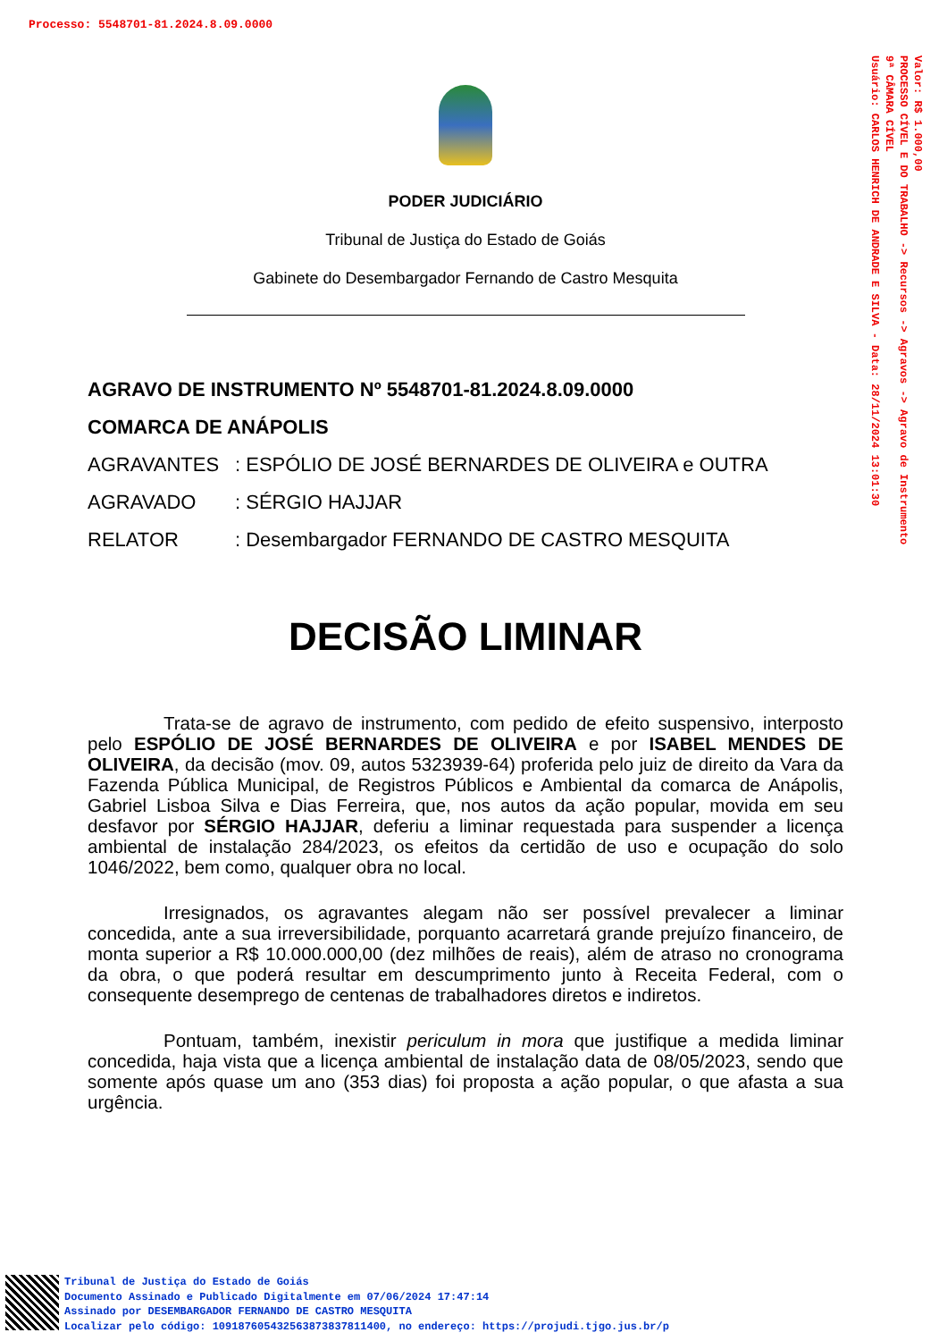Processo: 5548701-81.2024.8.09.0000
Valor: R$ 1.000,00
PROCESSO CÍVEL E DO TRABALHO -> Recursos -> Agravos -> Agravo de Instrumento
9ª CÂMARA CÍVEL
Usuário: CARLOS HENRICH DE ANDRADE E SILVA - Data: 28/11/2024 13:01:30
PODER JUDICIÁRIO
Tribunal de Justiça do Estado de Goiás
Gabinete do Desembargador Fernando de Castro Mesquita
AGRAVO DE INSTRUMENTO Nº 5548701-81.2024.8.09.0000
COMARCA DE ANÁPOLIS
AGRAVANTES : ESPÓLIO DE JOSÉ BERNARDES DE OLIVEIRA e OUTRA
AGRAVADO : SÉRGIO HAJJAR
RELATOR : Desembargador FERNANDO DE CASTRO MESQUITA
DECISÃO LIMINAR
Trata-se de agravo de instrumento, com pedido de efeito suspensivo, interposto pelo ESPÓLIO DE JOSÉ BERNARDES DE OLIVEIRA e por ISABEL MENDES DE OLIVEIRA, da decisão (mov. 09, autos 5323939-64) proferida pelo juiz de direito da Vara da Fazenda Pública Municipal, de Registros Públicos e Ambiental da comarca de Anápolis, Gabriel Lisboa Silva e Dias Ferreira, que, nos autos da ação popular, movida em seu desfavor por SÉRGIO HAJJAR, deferiu a liminar requestada para suspender a licença ambiental de instalação 284/2023, os efeitos da certidão de uso e ocupação do solo 1046/2022, bem como, qualquer obra no local.
Irresignados, os agravantes alegam não ser possível prevalecer a liminar concedida, ante a sua irreversibilidade, porquanto acarretará grande prejuízo financeiro, de monta superior a R$ 10.000.000,00 (dez milhões de reais), além de atraso no cronograma da obra, o que poderá resultar em descumprimento junto à Receita Federal, com o consequente desemprego de centenas de trabalhadores diretos e indiretos.
Pontuam, também, inexistir periculum in mora que justifique a medida liminar concedida, haja vista que a licença ambiental de instalação data de 08/05/2023, sendo que somente após quase um ano (353 dias) foi proposta a ação popular, o que afasta a sua urgência.
Tribunal de Justiça do Estado de Goiás
Documento Assinado e Publicado Digitalmente em 07/06/2024 17:47:14
Assinado por DESEMBARGADOR FERNANDO DE CASTRO MESQUITA
Localizar pelo código: 109187605432563873837811400, no endereço: https://projudi.tjgo.jus.br/p